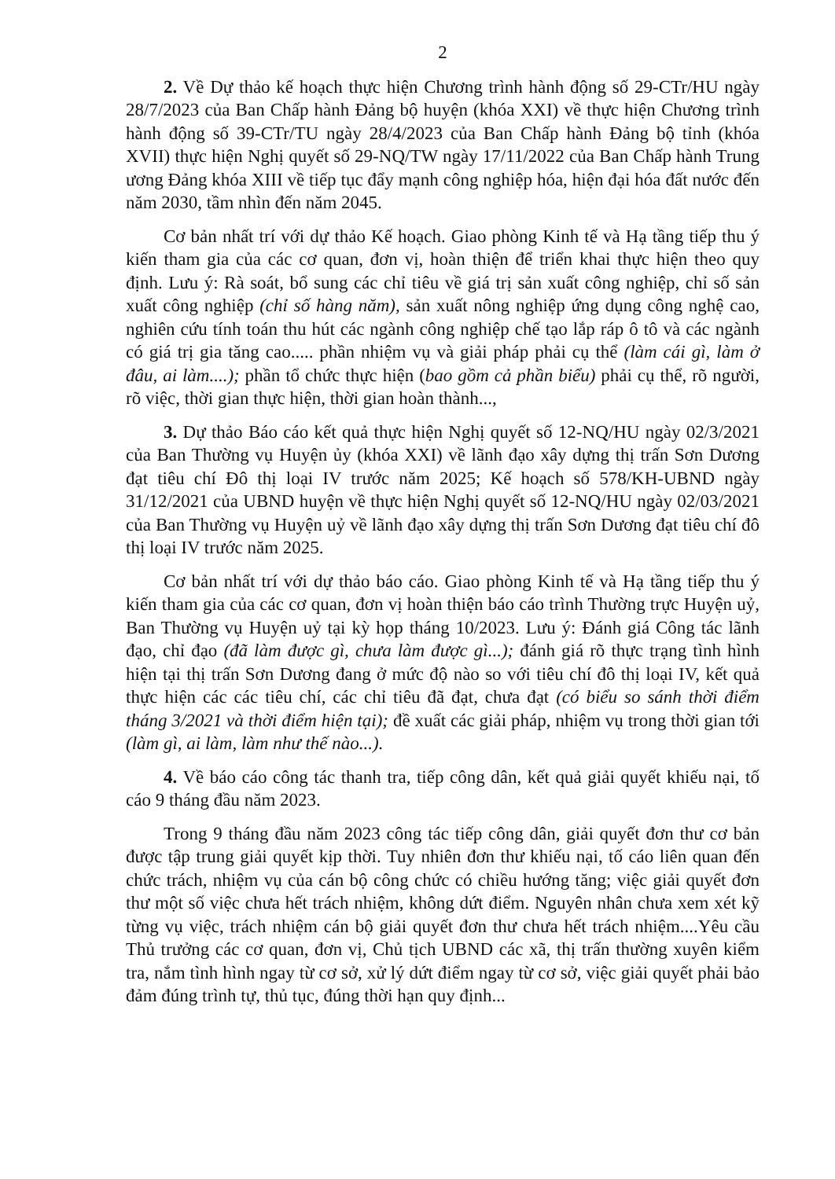2
2. Về Dự thảo kế hoạch thực hiện Chương trình hành động số 29-CTr/HU ngày 28/7/2023 của Ban Chấp hành Đảng bộ huyện (khóa XXI) về thực hiện Chương trình hành động số 39-CTr/TU ngày 28/4/2023 của Ban Chấp hành Đảng bộ tỉnh (khóa XVII) thực hiện Nghị quyết số 29-NQ/TW ngày 17/11/2022 của Ban Chấp hành Trung ương Đảng khóa XIII về tiếp tục đẩy mạnh công nghiệp hóa, hiện đại hóa đất nước đến năm 2030, tầm nhìn đến năm 2045.
Cơ bản nhất trí với dự thảo Kế hoạch. Giao phòng Kinh tế và Hạ tầng tiếp thu ý kiến tham gia của các cơ quan, đơn vị, hoàn thiện để triển khai thực hiện theo quy định. Lưu ý: Rà soát, bổ sung các chỉ tiêu về giá trị sản xuất công nghiệp, chỉ số sản xuất công nghiệp (chỉ số hàng năm), sản xuất nông nghiệp ứng dụng công nghệ cao, nghiên cứu tính toán thu hút các ngành công nghiệp chế tạo lắp ráp ô tô và các ngành có giá trị gia tăng cao..... phần nhiệm vụ và giải pháp phải cụ thể (làm cái gì, làm ở đâu, ai làm....); phần tổ chức thực hiện (bao gồm cả phần biểu) phải cụ thể, rõ người, rõ việc, thời gian thực hiện, thời gian hoàn thành...,
3. Dự thảo Báo cáo kết quả thực hiện Nghị quyết số 12-NQ/HU ngày 02/3/2021 của Ban Thường vụ Huyện ủy (khóa XXI) về lãnh đạo xây dựng thị trấn Sơn Dương đạt tiêu chí Đô thị loại IV trước năm 2025; Kế hoạch số 578/KH-UBND ngày 31/12/2021 của UBND huyện về thực hiện Nghị quyết số 12-NQ/HU ngày 02/03/2021 của Ban Thường vụ Huyện uỷ về lãnh đạo xây dựng thị trấn Sơn Dương đạt tiêu chí đô thị loại IV trước năm 2025.
Cơ bản nhất trí với dự thảo báo cáo. Giao phòng Kinh tế và Hạ tầng tiếp thu ý kiến tham gia của các cơ quan, đơn vị hoàn thiện báo cáo trình Thường trực Huyện uỷ, Ban Thường vụ Huyện uỷ tại kỳ họp tháng 10/2023. Lưu ý: Đánh giá Công tác lãnh đạo, chỉ đạo (đã làm được gì, chưa làm được gì...); đánh giá rõ thực trạng tình hình hiện tại thị trấn Sơn Dương đang ở mức độ nào so với tiêu chí đô thị loại IV, kết quả thực hiện các các tiêu chí, các chỉ tiêu đã đạt, chưa đạt (có biểu so sánh thời điểm tháng 3/2021 và thời điểm hiện tại); đề xuất các giải pháp, nhiệm vụ trong thời gian tới (làm gì, ai làm, làm như thế nào...).
4. Về báo cáo công tác thanh tra, tiếp công dân, kết quả giải quyết khiếu nại, tố cáo 9 tháng đầu năm 2023.
Trong 9 tháng đầu năm 2023 công tác tiếp công dân, giải quyết đơn thư cơ bản được tập trung giải quyết kịp thời. Tuy nhiên đơn thư khiếu nại, tố cáo liên quan đến chức trách, nhiệm vụ của cán bộ công chức có chiều hướng tăng; việc giải quyết đơn thư một số việc chưa hết trách nhiệm, không dứt điểm. Nguyên nhân chưa xem xét kỹ từng vụ việc, trách nhiệm cán bộ giải quyết đơn thư chưa hết trách nhiệm....Yêu cầu Thủ trưởng các cơ quan, đơn vị, Chủ tịch UBND các xã, thị trấn thường xuyên kiểm tra, nắm tình hình ngay từ cơ sở, xử lý dứt điểm ngay từ cơ sở, việc giải quyết phải bảo đảm đúng trình tự, thủ tục, đúng thời hạn quy định...